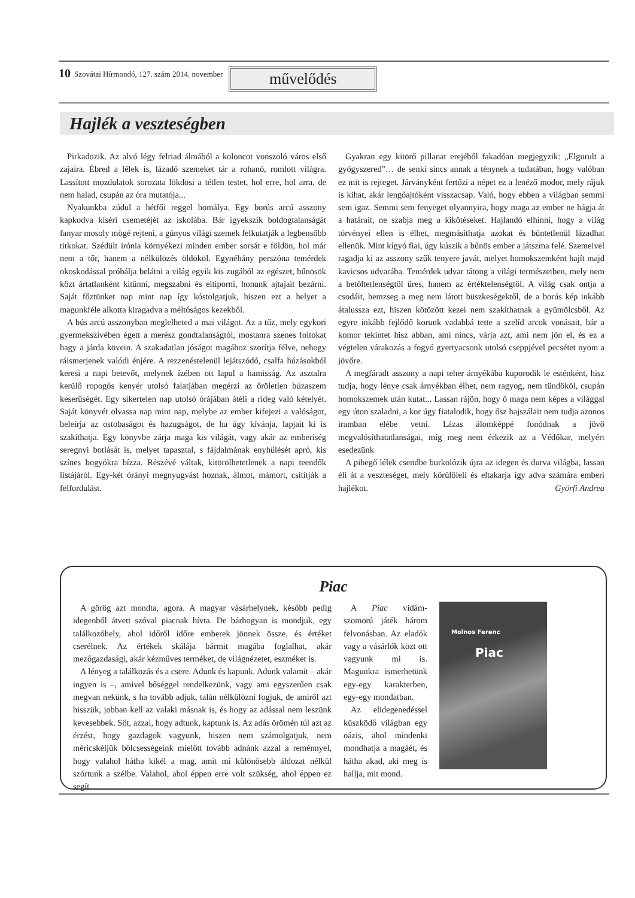10 Szovátai Hírmondó, 127. szám 2014. november
művelődés
Hajlék a veszteségben
Pirkadozik. Az alvó légy felriad álmából a koloncot vonszoló város első zajaira. Ébred a lélek is, lázadó szemeket tár a rohanó, romlott világra. Lassított mozdulatok sorozata lökdösi a tétlen testet, hol erre, hol arra, de nem halad, csupán az óra mutatója...
Nyakunkba zúdul a hétfői reggel homálya. Egy borús arcú asszony kapkodva kíséri csemetéjét az iskolába. Bár igyekszik boldogtalanságát fanyar mosoly mögé rejteni, a gúnyos világi szemek felkutatják a legbensőbb titkokat. Szédült irónia környékezi minden ember sorsát e földön, hol már nem a tőr, hanem a nélkülözés öldököl. Egynéhány perszóna temérdek okoskodással próbálja belátni a világ egyik kis zugából az egészet, bűnösök közt ártatlanként kitűnni, megszabni és eltiporni, honunk ajtajait bezárni. Saját főztünket nap mint nap így kóstolgatjuk, hiszen ezt a helyet a magunkféle alkotta kiragadva a méltóságos kezekből.
A bús arcú asszonyban meglelheted a mai világot. Az a tűz, mely egykori gyermekszívében égett a merész gondtalanságtól, mostanra szenes foltokat hagy a járda kövein. A szakadatlan jóságot magához szorítja félve, nehogy ráismerjenek valódi énjére. A rezzenéstelenül lejátszódó, csalfa húzásokból keresi a napi betevőt, melynek ízében ott lapul a hamisság. Az asztalra kerülő ropogós kenyér utolsó falatjában megérzi az őröletlen búzaszem keserűségét. Egy sikertelen nap utolsó órájában átéli a rideg való kételyét. Saját könyvét olvassa nap mint nap, melybe az ember kifejezi a valóságot, beleírja az ostobaságot és hazugságot, de ha úgy kívánja, lapjait ki is szakíthatja. Egy könyvbe zárja maga kis világát, vagy akár az emberiség seregnyi botlását is, melyet tapasztal, s fájdalmának enyhülését apró, kis színes bogyókra bízza. Részévé váltak, kitörölhetetlenek a napi teendők listájáról. Egy-két órányi megnyugvást hoznak, álmot, mámort, csitítják a felfordulást.
Gyakran egy kitörő pillanat erejéből fakadóan megjegyzik: „Elgurult a gyógyszered”… de senki sincs annak a ténynek a tudatában, hogy valóban ez mit is rejteget. Járványként fertőzi a népet ez a lenéző modor, mely rájuk is kihat, akár lengőajtóként visszacsap. Való, hogy ebben a világban semmi sem igaz. Semmi sem fenyeget olyannyira, hogy maga az ember ne hágja át a határait, ne szabja meg a kikötéseket. Hajlandó elhinni, hogy a világ törvényei ellen is élhet, megmásíthatja azokat és büntetlenül lázadhat ellenük. Mint kígyó fiai, úgy kúszik a bűnös ember a játszma felé. Szemeivel ragadja ki az asszony szűk tenyere javát, melyet homokszemként hajít majd kavicsos udvarába. Temérdek udvar tátong a világi természetben, mely nem a betöltetlenségtől üres, hanem az értéktelenségtől. A világ csak ontja a csodáit, hemzseg a meg nem látott büszkeségektől, de a borús kép inkább átalussza ezt, hiszen kötözött kezei nem szakíthatnak a gyümölcsből. Az egyre inkább fejlődő korunk vadabbá tette a szelíd arcok vonásait, bár a komor tekintet hisz abban, ami nincs, várja azt, ami nem jön el, és ez a végtelen várakozás a fogyó gyertyacsonk utolsó cseppjével pecsétet nyom a jövőre.
A megfáradt asszony a napi teher árnyékába kuporodik le esténként, hisz tudja, hogy lénye csak árnyékban élhet, nem ragyog, nem tündököl, csupán homokszemek után kutat... Lassan rájön, hogy ő maga nem képes a világgal egy úton szaladni, a kor úgy fiatalodik, hogy ősz hajszálait nem tudja azonos iramban elébe vetni. Lázas álomképpé fonódnak a jövő megvalósíthatatlanságai, míg meg nem érkezik az a Védőkar, melyért esedezünk
A pihegő lélek csendbe burkolózik újra az idegen és durva világba, lassan éli át a veszteséget, mely körülöleli és eltakarja így adva számára emberi hajlékot. Györfi Andrea
Piac
A görög azt mondta, agora. A magyar vásárhelynek, később pedig idegenből átvett szóval piacnak hívta. De bárhogyan is mondjuk, egy találkozóhely, ahol időről időre emberek jönnek össze, és értéket cserélnek. Az értékek skálája bármit magába foglalhat, akár mezőgazdasági, akár kézműves terméket, de világnézetet, eszméket is.
A lényeg a találkozás és a csere. Adunk és kapunk. Adunk valamit – akár ingyen is –, amivel bőséggel rendelkezünk, vagy ami egyszerűen csak megvan nekünk, s ha tovább adjuk, talán nélkülözni fogjuk, de amiről azt hisszük, jobban kell az valaki másnak is, és hogy az adással nem leszünk kevesebbek. Sőt, azzal, hogy adtunk, kaptunk is. Az adás örömén túl azt az érzést, hogy gazdagok vagyunk, hiszen nem számolgatjuk, nem méricskéljük bölcsességeink mielőtt tovább adnánk azzal a reménnyel, hogy valahol hátha kikél a mag, amit mi különösebb áldozat nélkül szórtunk a szélbe. Valahol, ahol éppen erre volt szükség, ahol éppen ez segít.
A Piac vidám-szomorú játék három felvonásban. Az eladók vagy a vásárlók közt ott vagyunk mi is. Magunkra ismerhetünk egy-egy karakterben, egy-egy mondatban.
Az elidegenedéssel küszködő világban egy oázis, ahol mindenki mondhatja a magáét, és hátha akad, aki meg is hallja, mit mond.
Molnos Ferenc
Piac